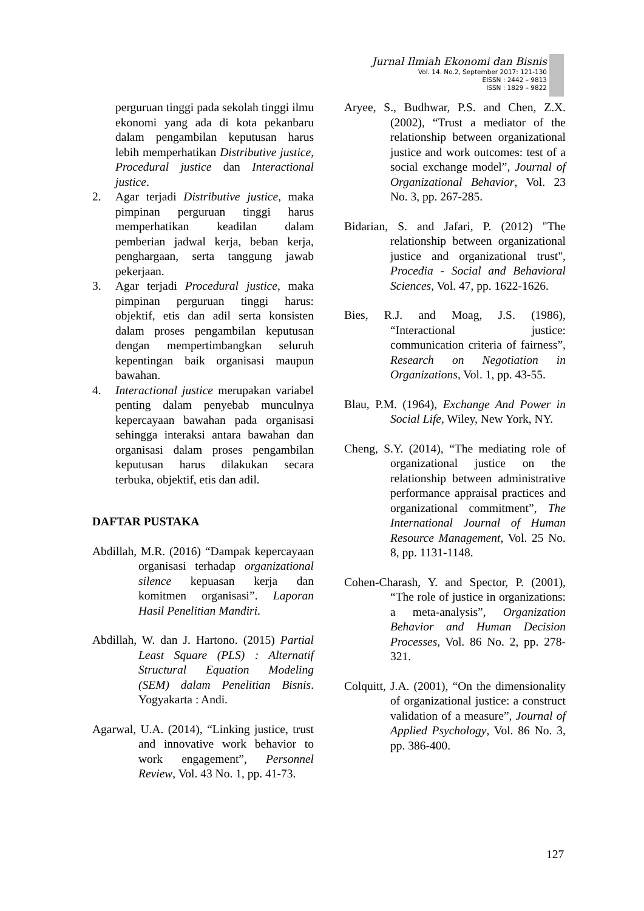Jurnal Ilmiah Ekonomi dan Bisnis
Vol. 14. No.2, September 2017: 121-130
EISSN : 2442 – 9813
ISSN : 1829 – 9822
perguruan tinggi pada sekolah tinggi ilmu ekonomi yang ada di kota pekanbaru dalam pengambilan keputusan harus lebih memperhatikan Distributive justice, Procedural justice dan Interactional justice.
2. Agar terjadi Distributive justice, maka pimpinan perguruan tinggi harus memperhatikan keadilan dalam pemberian jadwal kerja, beban kerja, penghargaan, serta tanggung jawab pekerjaan.
3. Agar terjadi Procedural justice, maka pimpinan perguruan tinggi harus: objektif, etis dan adil serta konsisten dalam proses pengambilan keputusan dengan mempertimbangkan seluruh kepentingan baik organisasi maupun bawahan.
4. Interactional justice merupakan variabel penting dalam penyebab munculnya kepercayaan bawahan pada organisasi sehingga interaksi antara bawahan dan organisasi dalam proses pengambilan keputusan harus dilakukan secara terbuka, objektif, etis dan adil.
DAFTAR PUSTAKA
Abdillah, M.R. (2016) “Dampak kepercayaan organisasi terhadap organizational silence kepuasan kerja dan komitmen organisasi”. Laporan Hasil Penelitian Mandiri.
Abdillah, W. dan J. Hartono. (2015) Partial Least Square (PLS) : Alternatif Structural Equation Modeling (SEM) dalam Penelitian Bisnis. Yogyakarta : Andi.
Agarwal, U.A. (2014), “Linking justice, trust and innovative work behavior to work engagement”, Personnel Review, Vol. 43 No. 1, pp. 41-73.
Aryee, S., Budhwar, P.S. and Chen, Z.X. (2002), “Trust a mediator of the relationship between organizational justice and work outcomes: test of a social exchange model”, Journal of Organizational Behavior, Vol. 23 No. 3, pp. 267-285.
Bidarian, S. and Jafari, P. (2012) "The relationship between organizational justice and organizational trust", Procedia - Social and Behavioral Sciences, Vol. 47, pp. 1622-1626.
Bies, R.J. and Moag, J.S. (1986), “Interactional justice: communication criteria of fairness”, Research on Negotiation in Organizations, Vol. 1, pp. 43-55.
Blau, P.M. (1964), Exchange And Power in Social Life, Wiley, New York, NY.
Cheng, S.Y. (2014), “The mediating role of organizational justice on the relationship between administrative performance appraisal practices and organizational commitment”, The International Journal of Human Resource Management, Vol. 25 No. 8, pp. 1131-1148.
Cohen-Charash, Y. and Spector, P. (2001), “The role of justice in organizations: a meta-analysis”, Organization Behavior and Human Decision Processes, Vol. 86 No. 2, pp. 278-321.
Colquitt, J.A. (2001), “On the dimensionality of organizational justice: a construct validation of a measure”, Journal of Applied Psychology, Vol. 86 No. 3, pp. 386-400.
127